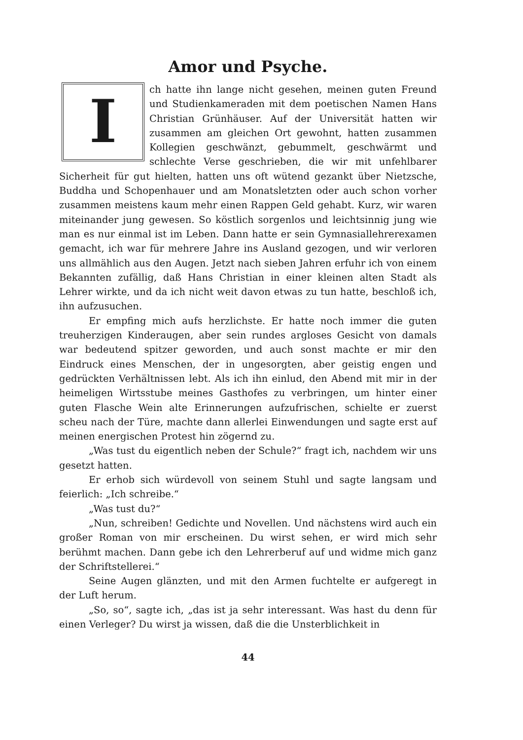Amor und Psyche.
Ich hatte ihn lange nicht gesehen, meinen guten Freund und Studienkameraden mit dem poetischen Namen Hans Christian Grünhäuser. Auf der Universität hatten wir zusammen am gleichen Ort gewohnt, hatten zusammen Kollegien geschwänzt, gebummelt, geschwärmt und schlechte Verse geschrieben, die wir mit unfehlbarer Sicherheit für gut hielten, hatten uns oft wütend gezankt über Nietzsche, Buddha und Schopenhauer und am Monatsletzten oder auch schon vorher zusammen meistens kaum mehr einen Rappen Geld gehabt. Kurz, wir waren miteinander jung gewesen. So köstlich sorgenlos und leichtsinnig jung wie man es nur einmal ist im Leben. Dann hatte er sein Gymnasiallehrerexamen gemacht, ich war für mehrere Jahre ins Ausland gezogen, und wir verloren uns allmählich aus den Augen. Jetzt nach sieben Jahren erfuhr ich von einem Bekannten zufällig, daß Hans Christian in einer kleinen alten Stadt als Lehrer wirkte, und da ich nicht weit davon etwas zu tun hatte, beschloß ich, ihn aufzusuchen.
Er empfing mich aufs herzlichste. Er hatte noch immer die guten treuherzigen Kinderaugen, aber sein rundes argloses Gesicht von damals war bedeutend spitzer geworden, und auch sonst machte er mir den Eindruck eines Menschen, der in ungesorgten, aber geistig engen und gedrückten Verhältnissen lebt. Als ich ihn einlud, den Abend mit mir in der heimeligen Wirtsstube meines Gasthofes zu verbringen, um hinter einer guten Flasche Wein alte Erinnerungen aufzufrischen, schielte er zuerst scheu nach der Türe, machte dann allerlei Einwendungen und sagte erst auf meinen energischen Protest hin zögernd zu.
„Was tust du eigentlich neben der Schule?“ fragt ich, nachdem wir uns gesetzt hatten.
Er erhob sich würdevoll von seinem Stuhl und sagte langsam und feierlich: „Ich schreibe.“
„Was tust du?“
„Nun, schreiben! Gedichte und Novellen. Und nächstens wird auch ein großer Roman von mir erscheinen. Du wirst sehen, er wird mich sehr berühmt machen. Dann gebe ich den Lehrerberuf auf und widme mich ganz der Schriftstellerei.“
Seine Augen glänzten, und mit den Armen fuchtelte er aufgeregt in der Luft herum.
„So, so“, sagte ich, „das ist ja sehr interessant. Was hast du denn für einen Verleger? Du wirst ja wissen, daß die die Unsterblichkeit in
44